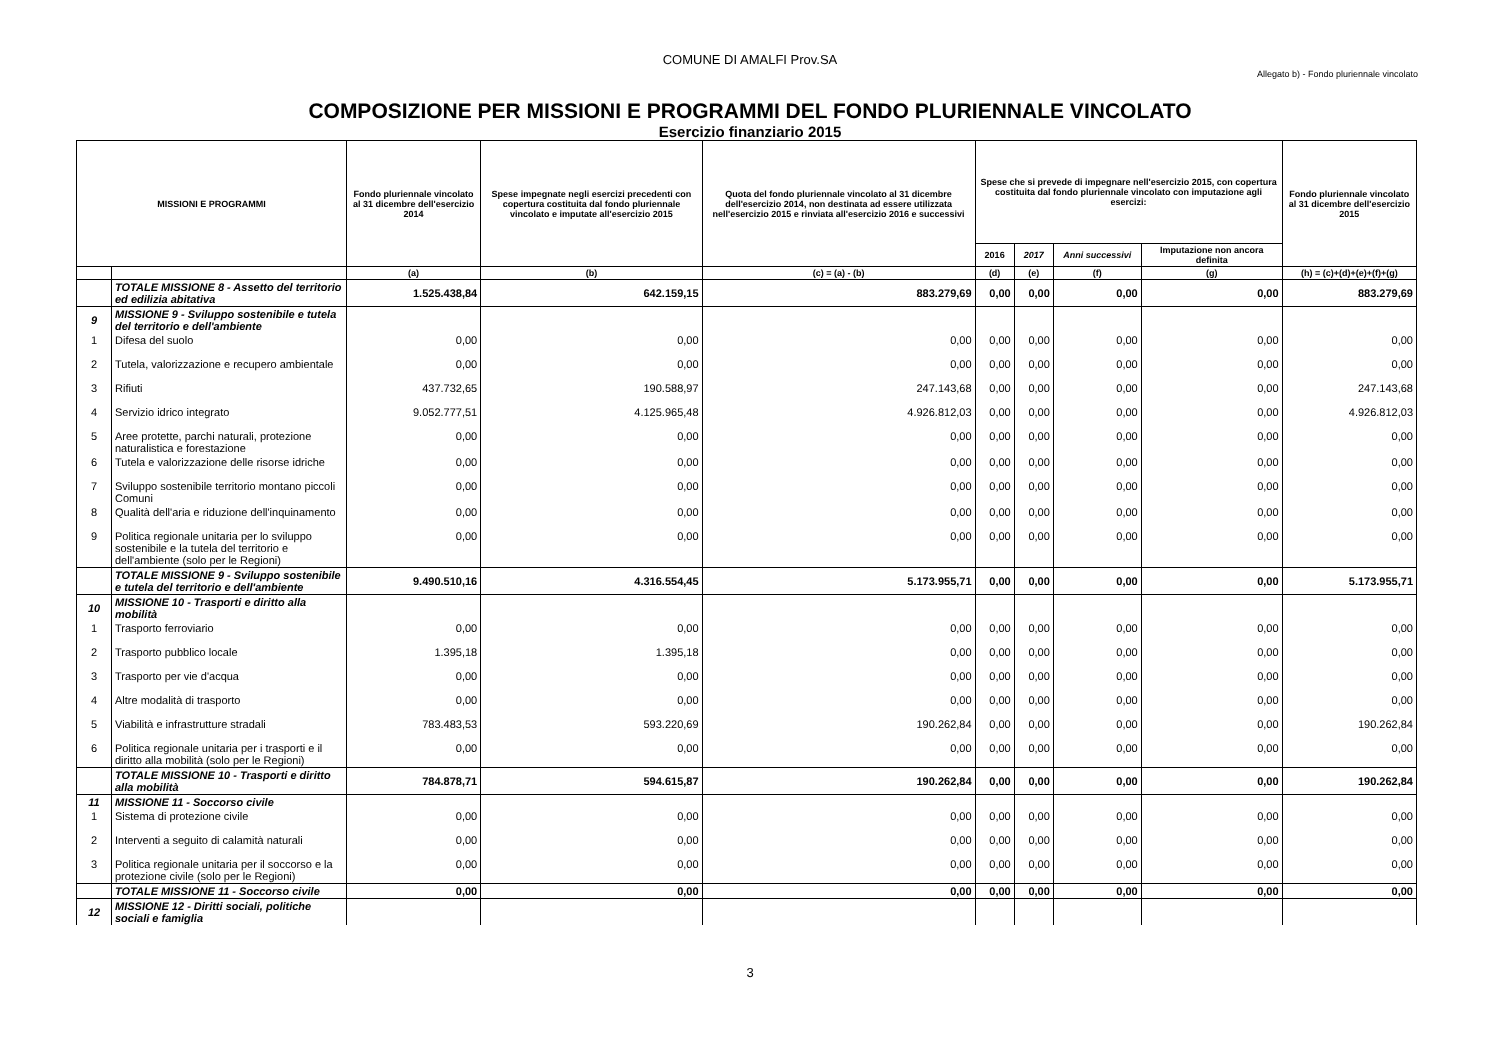COMUNE DI AMALFI Prov.SA
Allegato b) - Fondo pluriennale vincolato
COMPOSIZIONE PER MISSIONI E PROGRAMMI DEL FONDO PLURIENNALE VINCOLATO
Esercizio finanziario 2015
| MISSIONI E PROGRAMMI | | Fondo pluriennale vincolato al 31 dicembre dell'esercizio 2014 | Spese impegnate negli esercizi precedenti con copertura costituita dal fondo pluriennale vincolato e imputate all'esercizio 2015 | Quota del fondo pluriennale vincolato al 31 dicembre dell'esercizio 2014, non destinata ad essere utilizzata nell'esercizio 2015 e rinviata all'esercizio 2016 e successivi | Spese che si prevede di impegnare nell'esercizio 2015, con copertura costituita dal fondo pluriennale vincolato con imputazione agli esercizi: | | | | Fondo pluriennale vincolato al 31 dicembre dell'esercizio 2015 |
| --- | --- | --- | --- | --- | --- | --- | --- | --- | --- |
| | | | | | 2016 | 2017 | Anni successivi | Imputazione non ancora definita | |
| | | (a) | (b) | (c) = (a) - (b) | (d) | (e) | (f) | (g) | (h) = (c)+(d)+(e)+(f)+(g) |
| | TOTALE MISSIONE 8 - Assetto del territorio ed edilizia abitativa | 1.525.438,84 | 642.159,15 | 883.279,69 | 0,00 | 0,00 | 0,00 | 0,00 | 883.279,69 |
| 9 | MISSIONE 9 - Sviluppo sostenibile e tutela del territorio e dell'ambiente | | | | | | | | |
| 1 | Difesa del suolo | 0,00 | 0,00 | 0,00 | 0,00 | 0,00 | 0,00 | 0,00 | 0,00 |
| 2 | Tutela, valorizzazione e recupero ambientale | 0,00 | 0,00 | 0,00 | 0,00 | 0,00 | 0,00 | 0,00 | 0,00 |
| 3 | Rifiuti | 437.732,65 | 190.588,97 | 247.143,68 | 0,00 | 0,00 | 0,00 | 0,00 | 247.143,68 |
| 4 | Servizio idrico integrato | 9.052.777,51 | 4.125.965,48 | 4.926.812,03 | 0,00 | 0,00 | 0,00 | 0,00 | 4.926.812,03 |
| 5 | Aree protette, parchi naturali, protezione naturalistica e forestazione | 0,00 | 0,00 | 0,00 | 0,00 | 0,00 | 0,00 | 0,00 | 0,00 |
| 6 | Tutela e valorizzazione delle risorse idriche | 0,00 | 0,00 | 0,00 | 0,00 | 0,00 | 0,00 | 0,00 | 0,00 |
| 7 | Sviluppo sostenibile territorio montano piccoli Comuni | 0,00 | 0,00 | 0,00 | 0,00 | 0,00 | 0,00 | 0,00 | 0,00 |
| 8 | Qualità dell'aria e riduzione dell'inquinamento | 0,00 | 0,00 | 0,00 | 0,00 | 0,00 | 0,00 | 0,00 | 0,00 |
| 9 | Politica regionale unitaria per lo sviluppo sostenibile e la tutela del territorio e dell'ambiente (solo per le Regioni) | 0,00 | 0,00 | 0,00 | 0,00 | 0,00 | 0,00 | 0,00 | 0,00 |
| | TOTALE MISSIONE 9 - Sviluppo sostenibile e tutela del territorio e dell'ambiente | 9.490.510,16 | 4.316.554,45 | 5.173.955,71 | 0,00 | 0,00 | 0,00 | 0,00 | 5.173.955,71 |
| 10 | MISSIONE 10 - Trasporti e diritto alla mobilità | | | | | | | | |
| 1 | Trasporto ferroviario | 0,00 | 0,00 | 0,00 | 0,00 | 0,00 | 0,00 | 0,00 | 0,00 |
| 2 | Trasporto pubblico locale | 1.395,18 | 1.395,18 | 0,00 | 0,00 | 0,00 | 0,00 | 0,00 | 0,00 |
| 3 | Trasporto per vie d'acqua | 0,00 | 0,00 | 0,00 | 0,00 | 0,00 | 0,00 | 0,00 | 0,00 |
| 4 | Altre modalità di trasporto | 0,00 | 0,00 | 0,00 | 0,00 | 0,00 | 0,00 | 0,00 | 0,00 |
| 5 | Viabilità e infrastrutture stradali | 783.483,53 | 593.220,69 | 190.262,84 | 0,00 | 0,00 | 0,00 | 0,00 | 190.262,84 |
| 6 | Politica regionale unitaria per i trasporti e il diritto alla mobilità (solo per le Regioni) | 0,00 | 0,00 | 0,00 | 0,00 | 0,00 | 0,00 | 0,00 | 0,00 |
| | TOTALE MISSIONE 10 - Trasporti e diritto alla mobilità | 784.878,71 | 594.615,87 | 190.262,84 | 0,00 | 0,00 | 0,00 | 0,00 | 190.262,84 |
| 11 | MISSIONE 11 - Soccorso civile | | | | | | | | |
| 1 | Sistema di protezione civile | 0,00 | 0,00 | 0,00 | 0,00 | 0,00 | 0,00 | 0,00 | 0,00 |
| 2 | Interventi a seguito di calamità naturali | 0,00 | 0,00 | 0,00 | 0,00 | 0,00 | 0,00 | 0,00 | 0,00 |
| 3 | Politica regionale unitaria per il soccorso e la protezione civile (solo per le Regioni) | 0,00 | 0,00 | 0,00 | 0,00 | 0,00 | 0,00 | 0,00 | 0,00 |
| | TOTALE MISSIONE 11 - Soccorso civile | 0,00 | 0,00 | 0,00 | 0,00 | 0,00 | 0,00 | 0,00 | 0,00 |
| 12 | MISSIONE 12 - Diritti sociali, politiche sociali e famiglia | | | | | | | | |
3